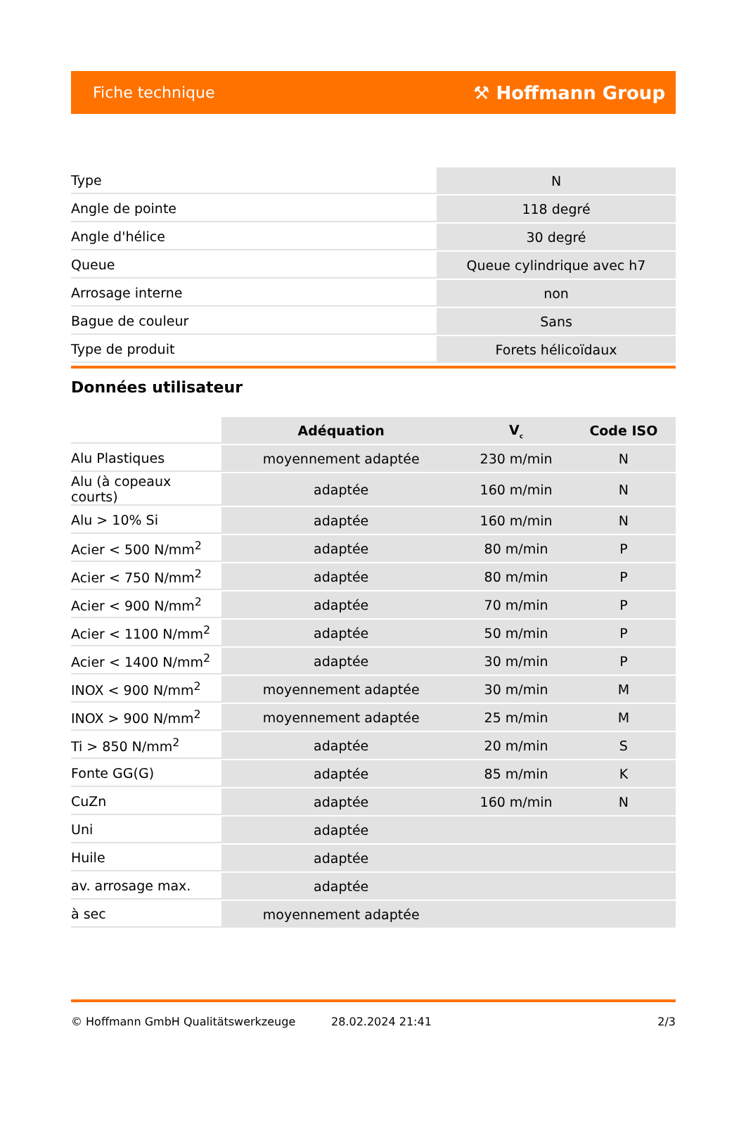Fiche technique ⚒ Hoffmann Group
| Type | N |
| Angle de pointe | 118 degré |
| Angle d'hélice | 30 degré |
| Queue | Queue cylindrique avec h7 |
| Arrosage interne | non |
| Bague de couleur | Sans |
| Type de produit | Forets hélicoïdaux |
Données utilisateur
| | Adéquation | V<sub>c</sub> | Code ISO |
| --- | --- | --- | --- |
| Alu Plastiques | moyennement adaptée | 230 m/min | N |
| Alu (à copeaux courts) | adaptée | 160 m/min | N |
| Alu > 10% Si | adaptée | 160 m/min | N |
| Acier < 500 N/mm<sup>2</sup> | adaptée | 80 m/min | P |
| Acier < 750 N/mm<sup>2</sup> | adaptée | 80 m/min | P |
| Acier < 900 N/mm<sup>2</sup> | adaptée | 70 m/min | P |
| Acier < 1100 N/mm<sup>2</sup> | adaptée | 50 m/min | P |
| Acier < 1400 N/mm<sup>2</sup> | adaptée | 30 m/min | P |
| INOX < 900 N/mm<sup>2</sup> | moyennement adaptée | 30 m/min | M |
| INOX > 900 N/mm<sup>2</sup> | moyennement adaptée | 25 m/min | M |
| Ti > 850 N/mm<sup>2</sup> | adaptée | 20 m/min | S |
| Fonte GG(G) | adaptée | 85 m/min | K |
| CuZn | adaptée | 160 m/min | N |
| Uni | adaptée | | |
| Huile | adaptée | | |
| av. arrosage max. | adaptée | | |
| à sec | moyennement adaptée | | |
© Hoffmann GmbH Qualitätswerkzeuge 28.02.2024 21:41 2/3